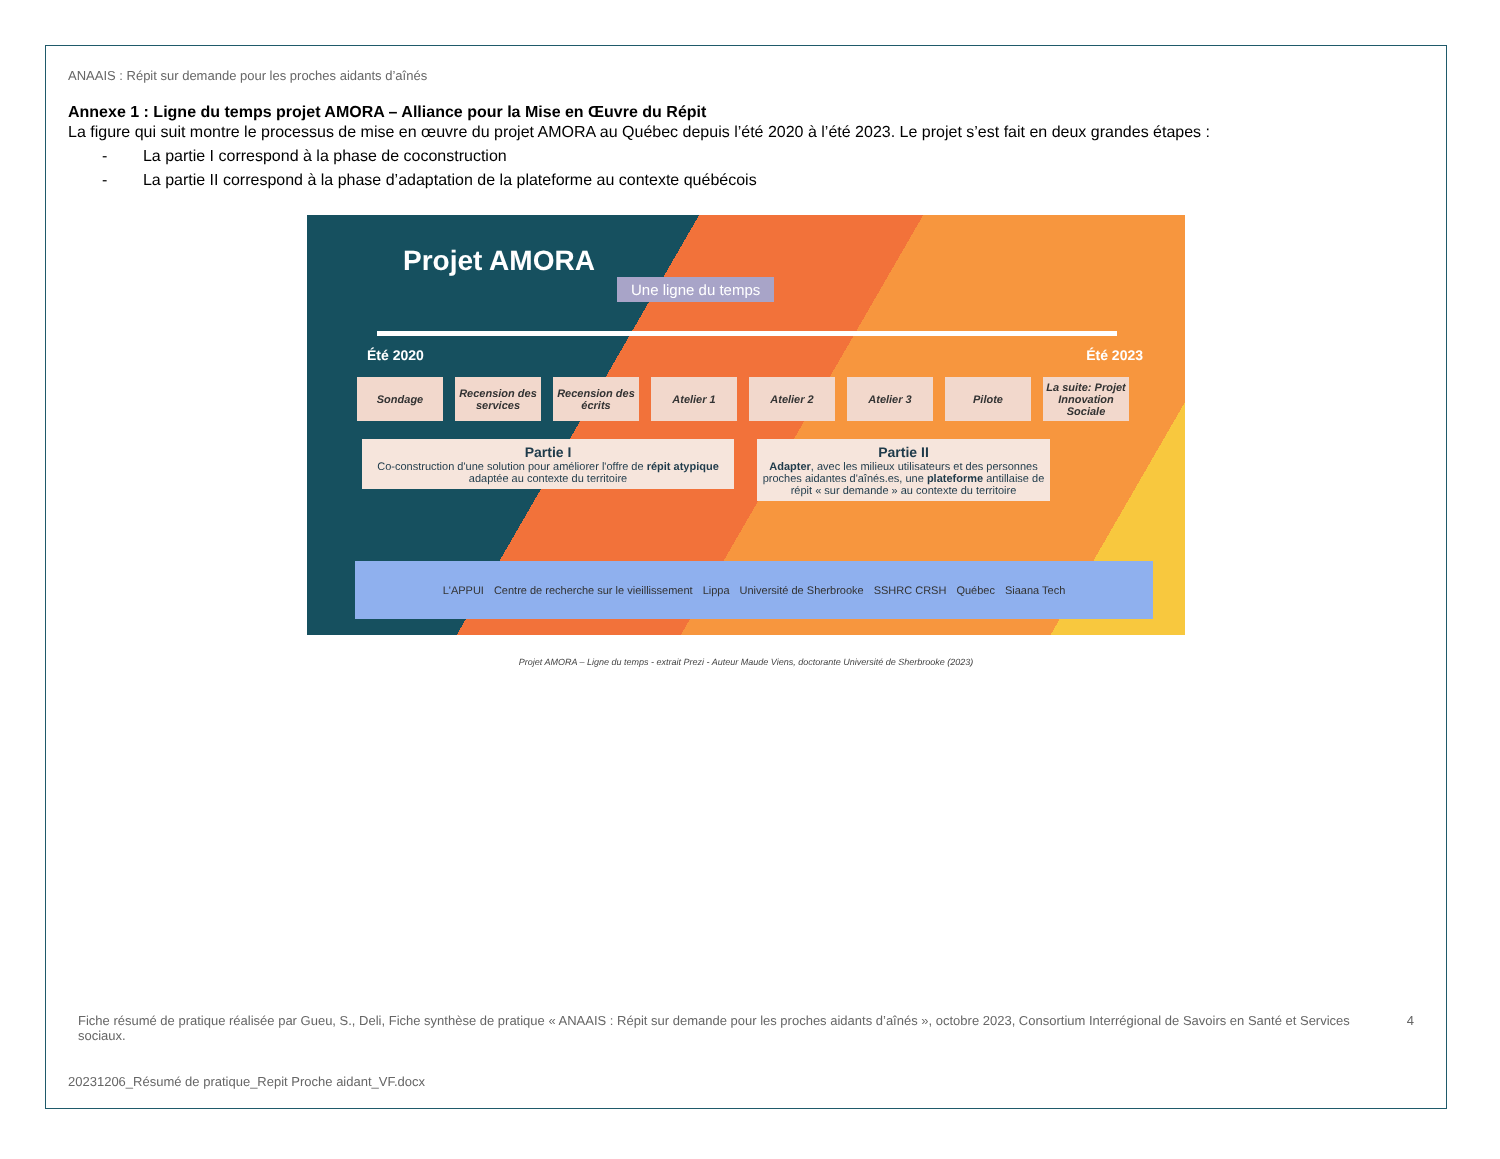ANAAIS : Répit sur demande pour les proches aidants d’aînés
Annexe 1 : Ligne du temps projet AMORA – Alliance pour la Mise en Œuvre du Répit
La figure qui suit montre le processus de mise en œuvre du projet AMORA au Québec depuis l’été 2020 à l’été 2023. Le projet s’est fait en deux grandes étapes :
- La partie I correspond à la phase de coconstruction
- La partie II correspond à la phase d’adaptation de la plateforme au contexte québécois
Projet AMORA
Une ligne du temps
Été 2020 Été 2023
Sondage Recension des services
Recension des écrits
Atelier 1 Atelier 2 Atelier 3 Pilote La suite: Projet Innovation Sociale
Partie I
Co-construction d'une solution pour améliorer l'offre de répit atypique adaptée au contexte du territoire
Partie II
Adapter, avec les milieux utilisateurs et des personnes proches aidantes d'aînés.es, une plateforme antillaise de répit « sur demande » au contexte du territoire
L'APPUI Centre de recherche sur le vieillissement Lippa Université de Sherbrooke SSHRC CRSH Québec Siaana Tech
Projet AMORA – Ligne du temps - extrait Prezi - Auteur Maude Viens, doctorante Université de Sherbrooke (2023)
Fiche résumé de pratique réalisée par Gueu, S., Deli, Fiche synthèse de pratique « ANAAIS : Répit sur demande pour les proches aidants d’aînés », octobre 2023, Consortium Interrégional de Savoirs en Santé et Services sociaux. 4
20231206_Résumé de pratique_Repit Proche aidant_VF.docx